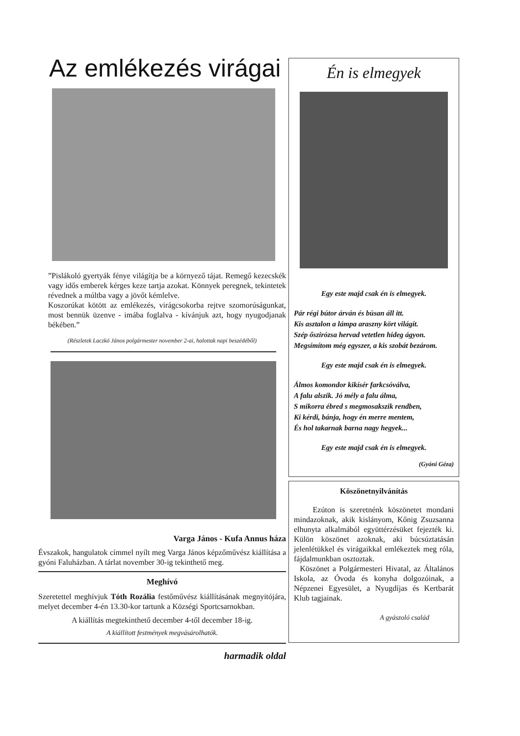Az emlékezés virágai
”Pislákoló gyertyák fénye világítja be a környező tájat. Remegő kezecskék vagy idős emberek kérges keze tartja azokat. Könnyek peregnek, tekintetek révednek a múltba vagy a jövőt kémlelve.
Koszorúkat kötött az emlékezés, virágcsokorba rejtve szomorúságunkat, most bennük üzenve - imába foglalva - kívánjuk azt, hogy nyugodjanak békében.”
(Részletek Laczkó János polgármester november 2-ai, halottak napi beszédéből)
Varga János - Kufa Annus háza
Évszakok, hangulatok címmel nyílt meg Varga János képzőművész kiállítása a gyóni Faluházban. A tárlat november 30-ig tekinthető meg.
Meghívó
Szeretettel meghívjuk Tóth Rozália festőművész kiállításának megnyitójára, melyet december 4-én 13.30-kor tartunk a Községi Sportcsarnokban.
A kiállítás megtekinthető december 4-től december 18-ig.
A kiállított festmények megvásárolhatók.
harmadik oldal
Én is elmegyek
Egy este majd csak én is elmegyek.
Pár régi bútor árván és búsan áll itt.
Kis asztalon a lámpa araszny kört világít.
Szép őszirózsa hervad vetetlen hideg ágyon.
Megsímítom még egyszer, a kis szobát bezárom.
Egy este majd csak én is elmegyek.
Álmos komondor kikísér farkcsóválva,
A falu alszik. Jó mély a falu álma,
S mikorra ébred s megmosakszik rendben,
Ki kérdi, bánja, hogy én merre mentem,
És hol takarnak barna nagy hegyek...
Egy este majd csak én is elmegyek.
(Gyóni Géza)
Köszönetnyilvánítás
Ezúton is szeretnénk köszönetet mondani mindazoknak, akik kislányom, Kőnig Zsuzsanna elhunyta alkalmából együttérzésüket fejezték ki. Külön köszönet azoknak, aki búcsúztatásán jelenlétükkel és virágaikkal emlékeztek meg róla, fájdalmunkban osztoztak.
Köszönet a Polgármesteri Hivatal, az Általános Iskola, az Óvoda és konyha dolgozóinak, a Népzenei Egyesület, a Nyugdíjas és Kertbarát Klub tagjainak.
A gyászoló család